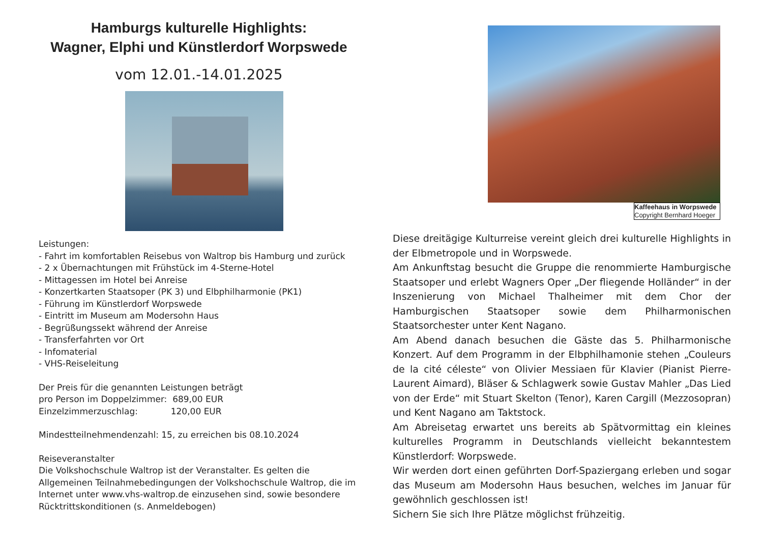Hamburgs kulturelle Highlights:
Wagner, Elphi und Künstlerdorf Worpswede
vom 12.01.-14.01.2025
Leistungen:
- Fahrt im komfortablen Reisebus von Waltrop bis Hamburg und zurück
- 2 x Übernachtungen mit Frühstück im 4-Sterne-Hotel
- Mittagessen im Hotel bei Anreise
- Konzertkarten Staatsoper (PK 3) und Elbphilharmonie (PK1)
- Führung im Künstlerdorf Worpswede
- Eintritt im Museum am Modersohn Haus
- Begrüßungssekt während der Anreise
- Transferfahrten vor Ort
- Infomaterial
- VHS-Reiseleitung
Der Preis für die genannten Leistungen beträgt
pro Person im Doppelzimmer: 689,00 EUR
Einzelzimmerzuschlag: 120,00 EUR
Mindestteilnehmendenzahl: 15, zu erreichen bis 08.10.2024
Reiseveranstalter
Die Volkshochschule Waltrop ist der Veranstalter. Es gelten die Allgemeinen Teilnahmebedingungen der Volkshochschule Waltrop, die im Internet unter www.vhs-waltrop.de einzusehen sind, sowie besondere Rücktrittskonditionen (s. Anmeldebogen)
Kaffeehaus in Worpswede
Copyright Bernhard Hoeger
Diese dreitägige Kulturreise vereint gleich drei kulturelle Highlights in der Elbmetropole und in Worpswede.
Am Ankunftstag besucht die Gruppe die renommierte Hamburgische Staatsoper und erlebt Wagners Oper „Der fliegende Holländer“ in der Inszenierung von Michael Thalheimer mit dem Chor der Hamburgischen Staatsoper sowie dem Philharmonischen Staatsorchester unter Kent Nagano.
Am Abend danach besuchen die Gäste das 5. Philharmonische Konzert. Auf dem Programm in der Elbphilhamonie stehen „Couleurs de la cité céleste“ von Olivier Messiaen für Klavier (Pianist Pierre-Laurent Aimard), Bläser & Schlagwerk sowie Gustav Mahler „Das Lied von der Erde“ mit Stuart Skelton (Tenor), Karen Cargill (Mezzosopran) und Kent Nagano am Taktstock.
Am Abreisetag erwartet uns bereits ab Spätvormittag ein kleines kulturelles Programm in Deutschlands vielleicht bekanntestem Künstlerdorf: Worpswede.
Wir werden dort einen geführten Dorf-Spaziergang erleben und sogar das Museum am Modersohn Haus besuchen, welches im Januar für gewöhnlich geschlossen ist!
Sichern Sie sich Ihre Plätze möglichst frühzeitig.